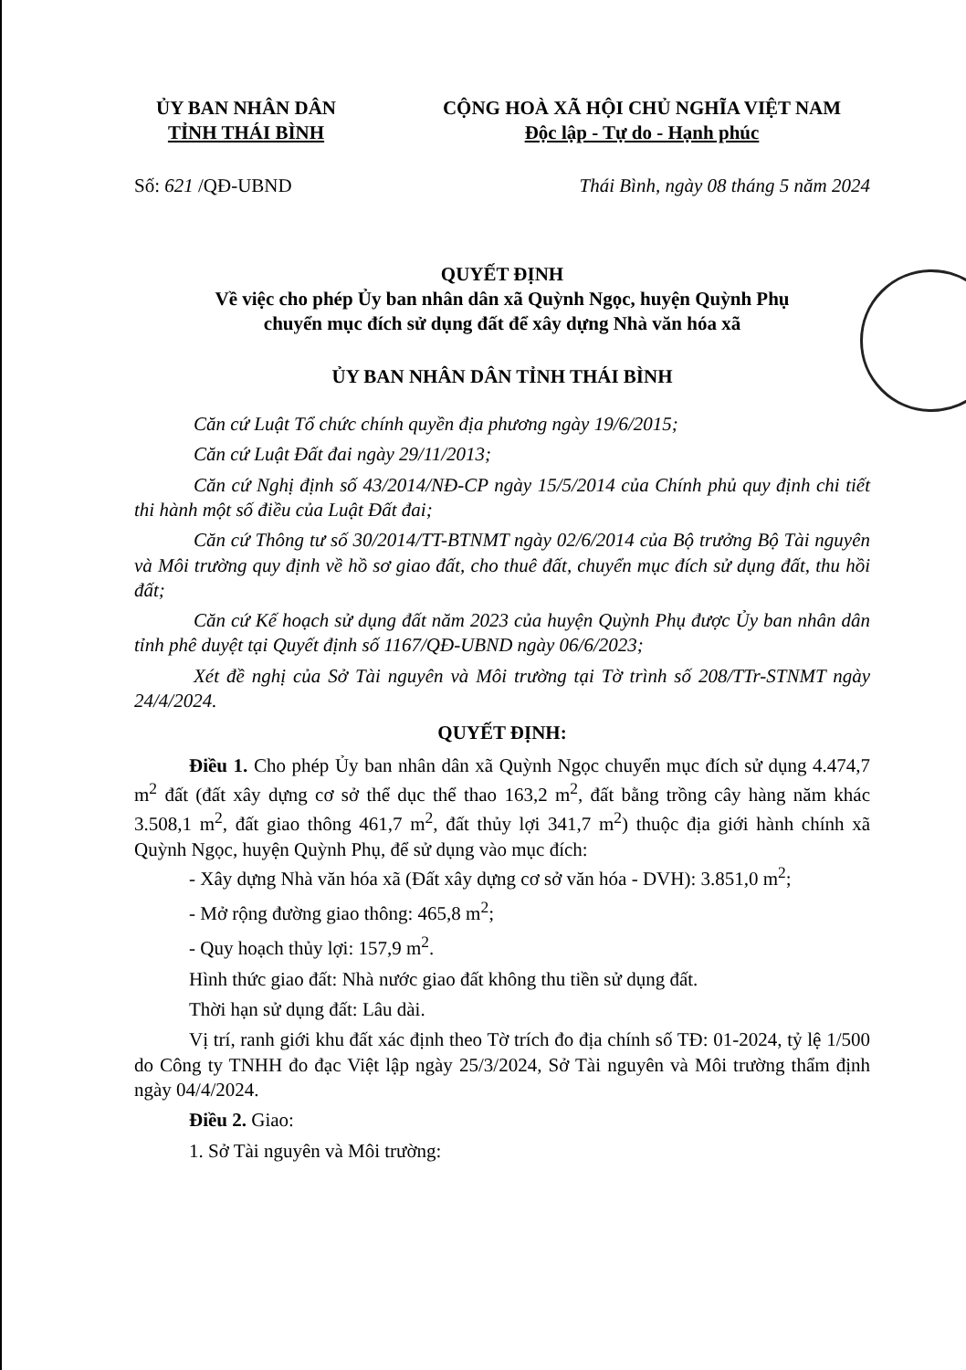ỦY BAN NHÂN DÂN
TỈNH THÁI BÌNH
CỘNG HOÀ XÃ HỘI CHỦ NGHĨA VIỆT NAM
Độc lập - Tự do - Hạnh phúc
Số: 621 /QĐ-UBND Thái Bình, ngày 08 tháng 5 năm 2024
QUYẾT ĐỊNH
Về việc cho phép Ủy ban nhân dân xã Quỳnh Ngọc, huyện Quỳnh Phụ
chuyển mục đích sử dụng đất để xây dựng Nhà văn hóa xã
ỦY BAN NHÂN DÂN TỈNH THÁI BÌNH
Căn cứ Luật Tổ chức chính quyền địa phương ngày 19/6/2015;
Căn cứ Luật Đất đai ngày 29/11/2013;
Căn cứ Nghị định số 43/2014/NĐ-CP ngày 15/5/2014 của Chính phủ quy định chi tiết thi hành một số điều của Luật Đất đai;
Căn cứ Thông tư số 30/2014/TT-BTNMT ngày 02/6/2014 của Bộ trưởng Bộ Tài nguyên và Môi trường quy định về hồ sơ giao đất, cho thuê đất, chuyển mục đích sử dụng đất, thu hồi đất;
Căn cứ Kế hoạch sử dụng đất năm 2023 của huyện Quỳnh Phụ được Ủy ban nhân dân tỉnh phê duyệt tại Quyết định số 1167/QĐ-UBND ngày 06/6/2023;
Xét đề nghị của Sở Tài nguyên và Môi trường tại Tờ trình số 208/TTr-STNMT ngày 24/4/2024.
QUYẾT ĐỊNH:
Điều 1. Cho phép Ủy ban nhân dân xã Quỳnh Ngọc chuyển mục đích sử dụng 4.474,7 m<sup>2</sup> đất (đất xây dựng cơ sở thể dục thể thao 163,2 m<sup>2</sup>, đất bằng trồng cây hàng năm khác 3.508,1 m<sup>2</sup>, đất giao thông 461,7 m<sup>2</sup>, đất thủy lợi 341,7 m<sup>2</sup>) thuộc địa giới hành chính xã Quỳnh Ngọc, huyện Quỳnh Phụ, để sử dụng vào mục đích:
- Xây dựng Nhà văn hóa xã (Đất xây dựng cơ sở văn hóa - DVH): 3.851,0 m<sup>2</sup>;
- Mở rộng đường giao thông: 465,8 m<sup>2</sup>;
- Quy hoạch thủy lợi: 157,9 m<sup>2</sup>.
Hình thức giao đất: Nhà nước giao đất không thu tiền sử dụng đất.
Thời hạn sử dụng đất: Lâu dài.
Vị trí, ranh giới khu đất xác định theo Tờ trích đo địa chính số TĐ: 01-2024, tỷ lệ 1/500 do Công ty TNHH đo đạc Việt lập ngày 25/3/2024, Sở Tài nguyên và Môi trường thẩm định ngày 04/4/2024.
Điều 2. Giao:
1. Sở Tài nguyên và Môi trường: